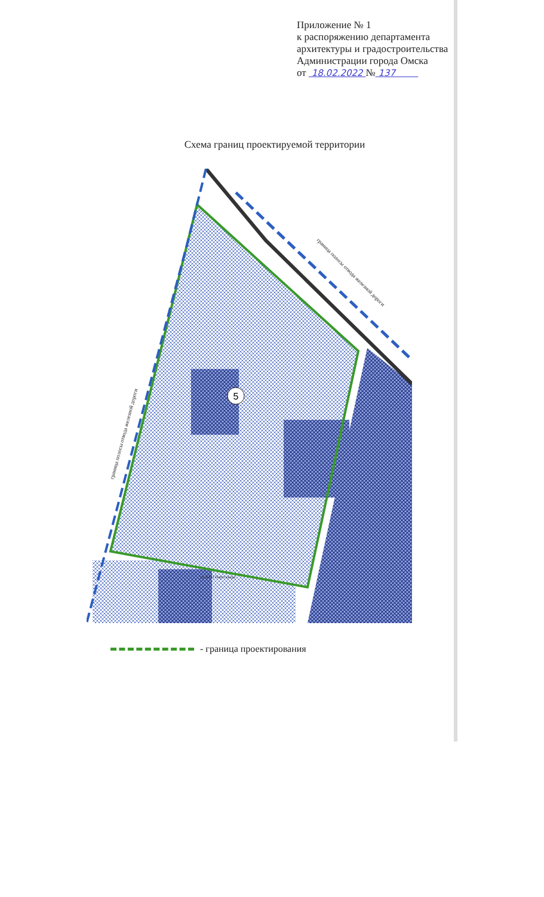Приложение № 1
к распоряжению департамента
архитектуры и градостроительства
Администрации города Омска
от 18.02.2022 № 137
Схема границ проектируемой территории
5
ул.XXII Партсъезда
граница полосы отвода железной дороги
граница полосы отвода железной дороги
- граница проектирования